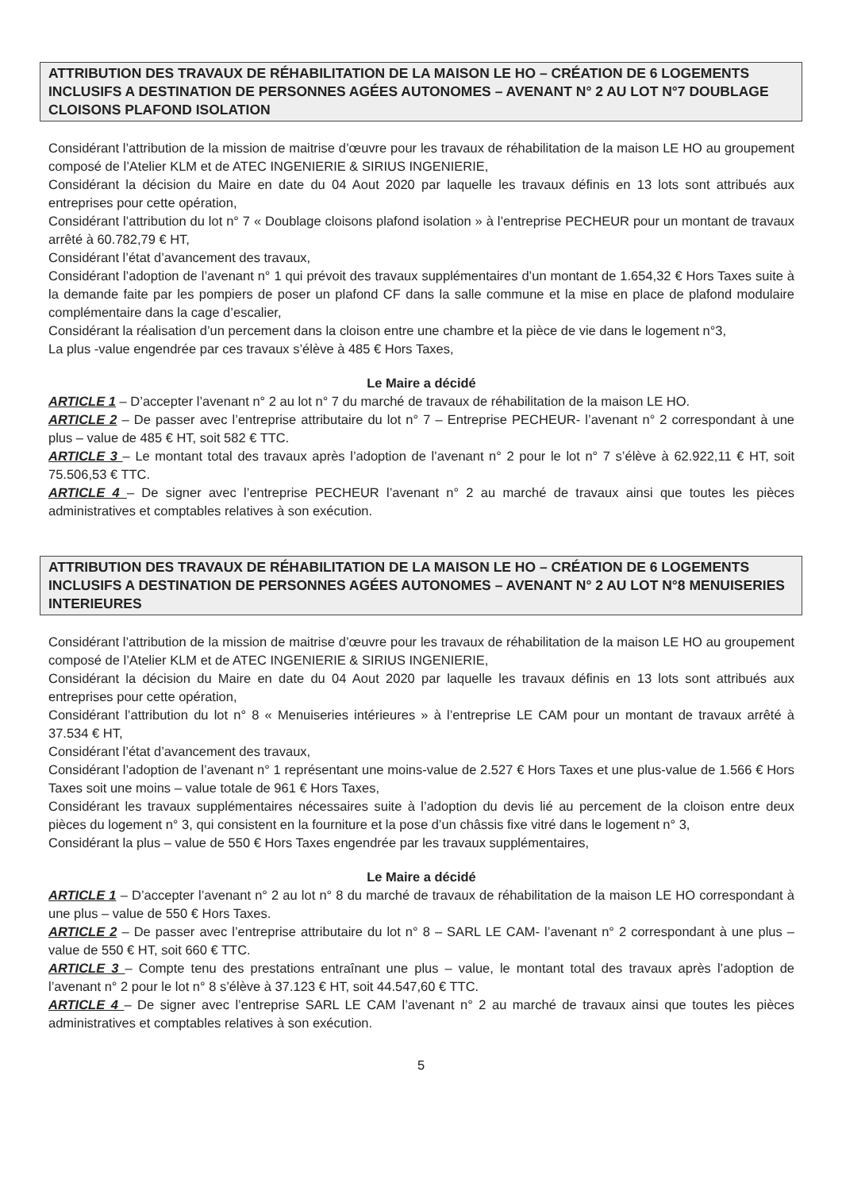ATTRIBUTION DES TRAVAUX DE RÉHABILITATION DE LA MAISON LE HO – CRÉATION DE 6 LOGEMENTS INCLUSIFS A DESTINATION DE PERSONNES AGÉES AUTONOMES – AVENANT N° 2 AU LOT N°7 DOUBLAGE CLOISONS PLAFOND ISOLATION
Considérant l’attribution de la mission de maitrise d’œuvre pour les travaux de réhabilitation de la maison LE HO au groupement composé de l’Atelier KLM et de ATEC INGENIERIE & SIRIUS INGENIERIE,
Considérant la décision du Maire en date du 04 Aout 2020 par laquelle les travaux définis en 13 lots sont attribués aux entreprises pour cette opération,
Considérant l’attribution du lot n° 7 « Doublage cloisons plafond isolation » à l’entreprise PECHEUR pour un montant de travaux arrêté à 60.782,79 € HT,
Considérant l’état d’avancement des travaux,
Considérant l’adoption de l’avenant n° 1 qui prévoit des travaux supplémentaires d’un montant de 1.654,32 € Hors Taxes suite à la demande faite par les pompiers de poser un plafond CF dans la salle commune et la mise en place de plafond modulaire complémentaire dans la cage d’escalier,
Considérant la réalisation d’un percement dans la cloison entre une chambre et la pièce de vie dans le logement n°3,
La plus -value engendrée par ces travaux s’élève à 485 € Hors Taxes,
Le Maire a décidé
ARTICLE 1 – D’accepter l’avenant n° 2 au lot n° 7 du marché de travaux de réhabilitation de la maison LE HO.
ARTICLE 2 – De passer avec l’entreprise attributaire du lot n° 7 – Entreprise PECHEUR- l’avenant n° 2 correspondant à une plus – value de 485 € HT, soit 582 € TTC.
ARTICLE 3 – Le montant total des travaux après l’adoption de l’avenant n° 2 pour le lot n° 7 s’élève à 62.922,11 € HT, soit 75.506,53 € TTC.
ARTICLE 4 – De signer avec l’entreprise PECHEUR l’avenant n° 2 au marché de travaux ainsi que toutes les pièces administratives et comptables relatives à son exécution.
ATTRIBUTION DES TRAVAUX DE RÉHABILITATION DE LA MAISON LE HO – CRÉATION DE 6 LOGEMENTS INCLUSIFS A DESTINATION DE PERSONNES AGÉES AUTONOMES – AVENANT N° 2 AU LOT N°8 MENUISERIES INTERIEURES
Considérant l’attribution de la mission de maitrise d’œuvre pour les travaux de réhabilitation de la maison LE HO au groupement composé de l’Atelier KLM et de ATEC INGENIERIE & SIRIUS INGENIERIE,
Considérant la décision du Maire en date du 04 Aout 2020 par laquelle les travaux définis en 13 lots sont attribués aux entreprises pour cette opération,
Considérant l’attribution du lot n° 8 « Menuiseries intérieures » à l’entreprise LE CAM pour un montant de travaux arrêté à 37.534 € HT,
Considérant l’état d’avancement des travaux,
Considérant l’adoption de l’avenant n° 1 représentant une moins-value de 2.527 € Hors Taxes et une plus-value de 1.566 € Hors Taxes soit une moins – value totale de 961 € Hors Taxes,
Considérant les travaux supplémentaires nécessaires suite à l’adoption du devis lié au percement de la cloison entre deux pièces du logement n° 3, qui consistent en la fourniture et la pose d’un châssis fixe vitré dans le logement n° 3,
Considérant la plus – value de 550 € Hors Taxes engendrée par les travaux supplémentaires,
Le Maire a décidé
ARTICLE 1 – D’accepter l’avenant n° 2 au lot n° 8 du marché de travaux de réhabilitation de la maison LE HO correspondant à une plus – value de 550 € Hors Taxes.
ARTICLE 2 – De passer avec l’entreprise attributaire du lot n° 8 – SARL LE CAM- l’avenant n° 2 correspondant à une plus – value de 550 € HT, soit 660 € TTC.
ARTICLE 3 – Compte tenu des prestations entraînant une plus – value, le montant total des travaux après l’adoption de l’avenant n° 2 pour le lot n° 8 s’élève à 37.123 € HT, soit 44.547,60 € TTC.
ARTICLE 4 – De signer avec l’entreprise SARL LE CAM l’avenant n° 2 au marché de travaux ainsi que toutes les pièces administratives et comptables relatives à son exécution.
5